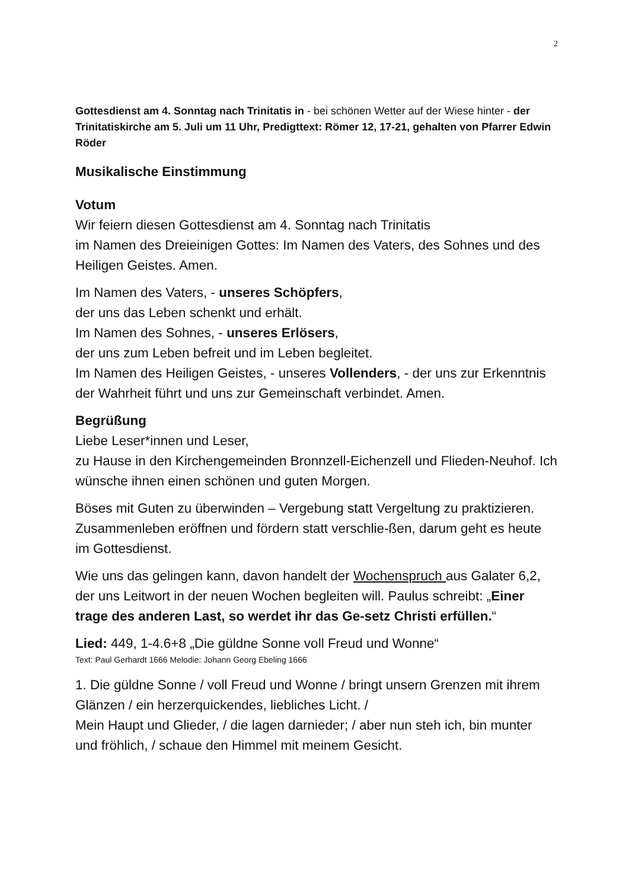2
Gottesdienst am 4. Sonntag nach Trinitatis in - bei schönen Wetter auf der Wiese hinter - der Trinitatiskirche am 5. Juli um 11 Uhr, Predigttext: Römer 12, 17-21, gehalten von Pfarrer Edwin Röder
Musikalische Einstimmung
Votum
Wir feiern diesen Gottesdienst am 4. Sonntag nach Trinitatis
im Namen des Dreieinigen Gottes: Im Namen des Vaters, des Sohnes und des Heiligen Geistes. Amen.
Im Namen des Vaters, - unseres Schöpfers,
der uns das Leben schenkt und erhält.
Im Namen des Sohnes, - unseres Erlösers,
der uns zum Leben befreit und im Leben begleitet.
Im Namen des Heiligen Geistes, - unseres Vollenders, - der uns zur Erkenntnis der Wahrheit führt und uns zur Gemeinschaft verbindet. Amen.
Begrüßung
Liebe Leser*innen und Leser,
zu Hause in den Kirchengemeinden Bronnzell-Eichenzell und Flieden-Neuhof. Ich wünsche ihnen einen schönen und guten Morgen.
Böses mit Guten zu überwinden – Vergebung statt Vergeltung zu praktizieren. Zusammenleben eröffnen und fördern statt verschlie-ßen, darum geht es heute im Gottesdienst.
Wie uns das gelingen kann, davon handelt der Wochenspruch aus Galater 6,2, der uns Leitwort in der neuen Wochen begleiten will. Paulus schreibt: „Einer trage des anderen Last, so werdet ihr das Ge-setz Christi erfüllen.“
Lied: 449, 1-4.6+8 „Die güldne Sonne voll Freud und Wonne“
Text: Paul Gerhardt 1666 Melodie: Johann Georg Ebeling 1666
1. Die güldne Sonne / voll Freud und Wonne / bringt unsern Grenzen mit ihrem Glänzen / ein herzerquickendes, liebliches Licht. /
Mein Haupt und Glieder, / die lagen darnieder; / aber nun steh ich, bin munter und fröhlich, / schaue den Himmel mit meinem Gesicht.